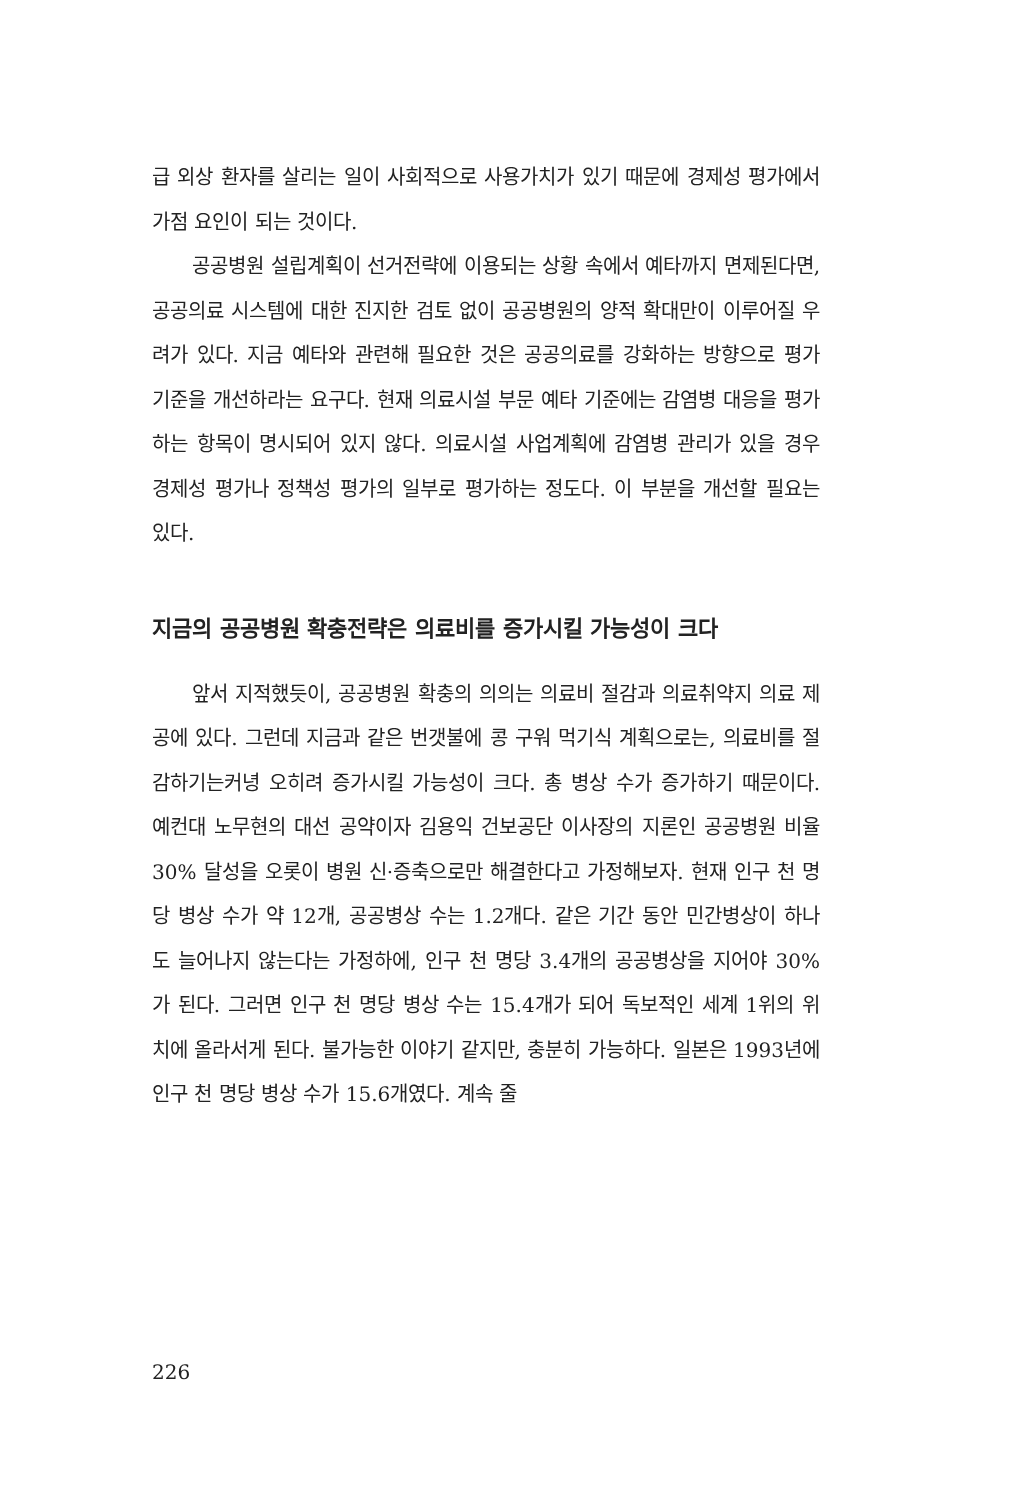급 외상 환자를 살리는 일이 사회적으로 사용가치가 있기 때문에 경제성 평가에서 가점 요인이 되는 것이다.
공공병원 설립계획이 선거전략에 이용되는 상황 속에서 예타까지 면제된다면, 공공의료 시스템에 대한 진지한 검토 없이 공공병원의 양적 확대만이 이루어질 우려가 있다. 지금 예타와 관련해 필요한 것은 공공의료를 강화하는 방향으로 평가 기준을 개선하라는 요구다. 현재 의료시설 부문 예타 기준에는 감염병 대응을 평가하는 항목이 명시되어 있지 않다. 의료시설 사업계획에 감염병 관리가 있을 경우 경제성 평가나 정책성 평가의 일부로 평가하는 정도다. 이 부분을 개선할 필요는 있다.
지금의 공공병원 확충전략은 의료비를 증가시킬 가능성이 크다
앞서 지적했듯이, 공공병원 확충의 의의는 의료비 절감과 의료취약지 의료 제공에 있다. 그런데 지금과 같은 번갯불에 콩 구워 먹기식 계획으로는, 의료비를 절감하기는커녕 오히려 증가시킬 가능성이 크다. 총 병상 수가 증가하기 때문이다. 예컨대 노무현의 대선 공약이자 김용익 건보공단 이사장의 지론인 공공병원 비율 30% 달성을 오롯이 병원 신·증축으로만 해결한다고 가정해보자. 현재 인구 천 명당 병상 수가 약 12개, 공공병상 수는 1.2개다. 같은 기간 동안 민간병상이 하나도 늘어나지 않는다는 가정하에, 인구 천 명당 3.4개의 공공병상을 지어야 30%가 된다. 그러면 인구 천 명당 병상 수는 15.4개가 되어 독보적인 세계 1위의 위치에 올라서게 된다. 불가능한 이야기 같지만, 충분히 가능하다. 일본은 1993년에 인구 천 명당 병상 수가 15.6개였다. 계속 줄
226